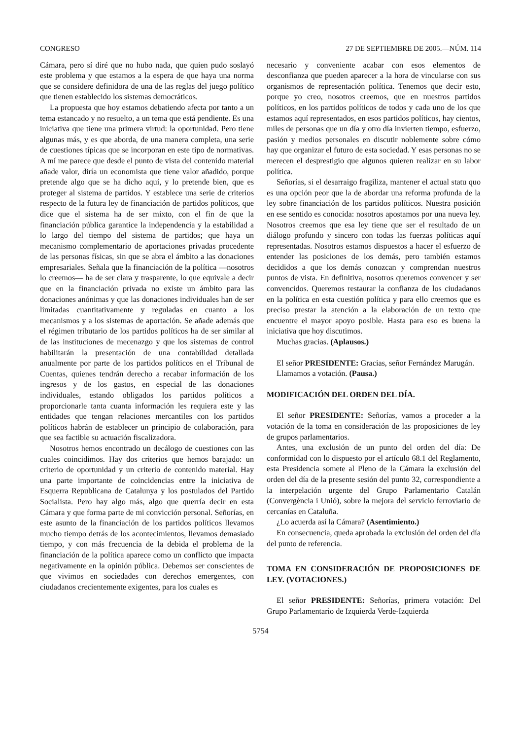CONGRESO 27 DE SEPTIEMBRE DE 2005.—NÚM. 114
Cámara, pero sí diré que no hubo nada, que quien pudo soslayó este problema y que estamos a la espera de que haya una norma que se considere definidora de una de las reglas del juego político que tienen establecido los sistemas democráticos.
La propuesta que hoy estamos debatiendo afecta por tanto a un tema estancado y no resuelto, a un tema que está pendiente. Es una iniciativa que tiene una primera virtud: la oportunidad. Pero tiene algunas más, y es que aborda, de una manera completa, una serie de cuestiones típicas que se incorporan en este tipo de normativas. A mí me parece que desde el punto de vista del contenido material añade valor, diría un economista que tiene valor añadido, porque pretende algo que se ha dicho aquí, y lo pretende bien, que es proteger al sistema de partidos. Y establece una serie de criterios respecto de la futura ley de financiación de partidos políticos, que dice que el sistema ha de ser mixto, con el fin de que la financiación pública garantice la independencia y la estabilidad a lo largo del tiempo del sistema de partidos; que haya un mecanismo complementario de aportaciones privadas procedente de las personas físicas, sin que se abra el ámbito a las donaciones empresariales. Señala que la financiación de la política —nosotros lo creemos— ha de ser clara y trasparente, lo que equivale a decir que en la financiación privada no existe un ámbito para las donaciones anónimas y que las donaciones individuales han de ser limitadas cuantitativamente y reguladas en cuanto a los mecanismos y a los sistemas de aportación. Se añade además que el régimen tributario de los partidos políticos ha de ser similar al de las instituciones de mecenazgo y que los sistemas de control habilitarán la presentación de una contabilidad detallada anualmente por parte de los partidos políticos en el Tribunal de Cuentas, quienes tendrán derecho a recabar información de los ingresos y de los gastos, en especial de las donaciones individuales, estando obligados los partidos políticos a proporcionarle tanta cuanta información les requiera este y las entidades que tengan relaciones mercantiles con los partidos políticos habrán de establecer un principio de colaboración, para que sea factible su actuación fiscalizadora.
Nosotros hemos encontrado un decálogo de cuestiones con las cuales coincidimos. Hay dos criterios que hemos barajado: un criterio de oportunidad y un criterio de contenido material. Hay una parte importante de coincidencias entre la iniciativa de Esquerra Republicana de Catalunya y los postulados del Partido Socialista. Pero hay algo más, algo que querría decir en esta Cámara y que forma parte de mi convicción personal. Señorías, en este asunto de la financiación de los partidos políticos llevamos mucho tiempo detrás de los acontecimientos, llevamos demasiado tiempo, y con más frecuencia de la debida el problema de la financiación de la política aparece como un conflicto que impacta negativamente en la opinión pública. Debemos ser conscientes de que vivimos en sociedades con derechos emergentes, con ciudadanos crecientemente exigentes, para los cuales es
necesario y conveniente acabar con esos elementos de desconfianza que pueden aparecer a la hora de vincularse con sus organismos de representación política. Tenemos que decir esto, porque yo creo, nosotros creemos, que en nuestros partidos políticos, en los partidos políticos de todos y cada uno de los que estamos aquí representados, en esos partidos políticos, hay cientos, miles de personas que un día y otro día invierten tiempo, esfuerzo, pasión y medios personales en discutir noblemente sobre cómo hay que organizar el futuro de esta sociedad. Y esas personas no se merecen el desprestigio que algunos quieren realizar en su labor política.
Señorías, si el desarraigo fragiliza, mantener el actual statu quo es una opción peor que la de abordar una reforma profunda de la ley sobre financiación de los partidos políticos. Nuestra posición en ese sentido es conocida: nosotros apostamos por una nueva ley. Nosotros creemos que esa ley tiene que ser el resultado de un diálogo profundo y sincero con todas las fuerzas políticas aquí representadas. Nosotros estamos dispuestos a hacer el esfuerzo de entender las posiciones de los demás, pero también estamos decididos a que los demás conozcan y comprendan nuestros puntos de vista. En definitiva, nosotros queremos convencer y ser convencidos. Queremos restaurar la confianza de los ciudadanos en la política en esta cuestión política y para ello creemos que es preciso prestar la atención a la elaboración de un texto que encuentre el mayor apoyo posible. Hasta para eso es buena la iniciativa que hoy discutimos.
Muchas gracias. (Aplausos.)
El señor PRESIDENTE: Gracias, señor Fernández Marugán.
Llamamos a votación. (Pausa.)
MODIFICACIÓN DEL ORDEN DEL DÍA.
El señor PRESIDENTE: Señorías, vamos a proceder a la votación de la toma en consideración de las proposiciones de ley de grupos parlamentarios.
Antes, una exclusión de un punto del orden del día: De conformidad con lo dispuesto por el artículo 68.1 del Reglamento, esta Presidencia somete al Pleno de la Cámara la exclusión del orden del día de la presente sesión del punto 32, correspondiente a la interpelación urgente del Grupo Parlamentario Catalán (Convergència i Unió), sobre la mejora del servicio ferroviario de cercanías en Cataluña.
¿Lo acuerda así la Cámara? (Asentimiento.)
En consecuencia, queda aprobada la exclusión del orden del día del punto de referencia.
TOMA EN CONSIDERACIÓN DE PROPOSICIONES DE LEY. (VOTACIONES.)
El señor PRESIDENTE: Señorías, primera votación: Del Grupo Parlamentario de Izquierda Verde-Izquierda
5754